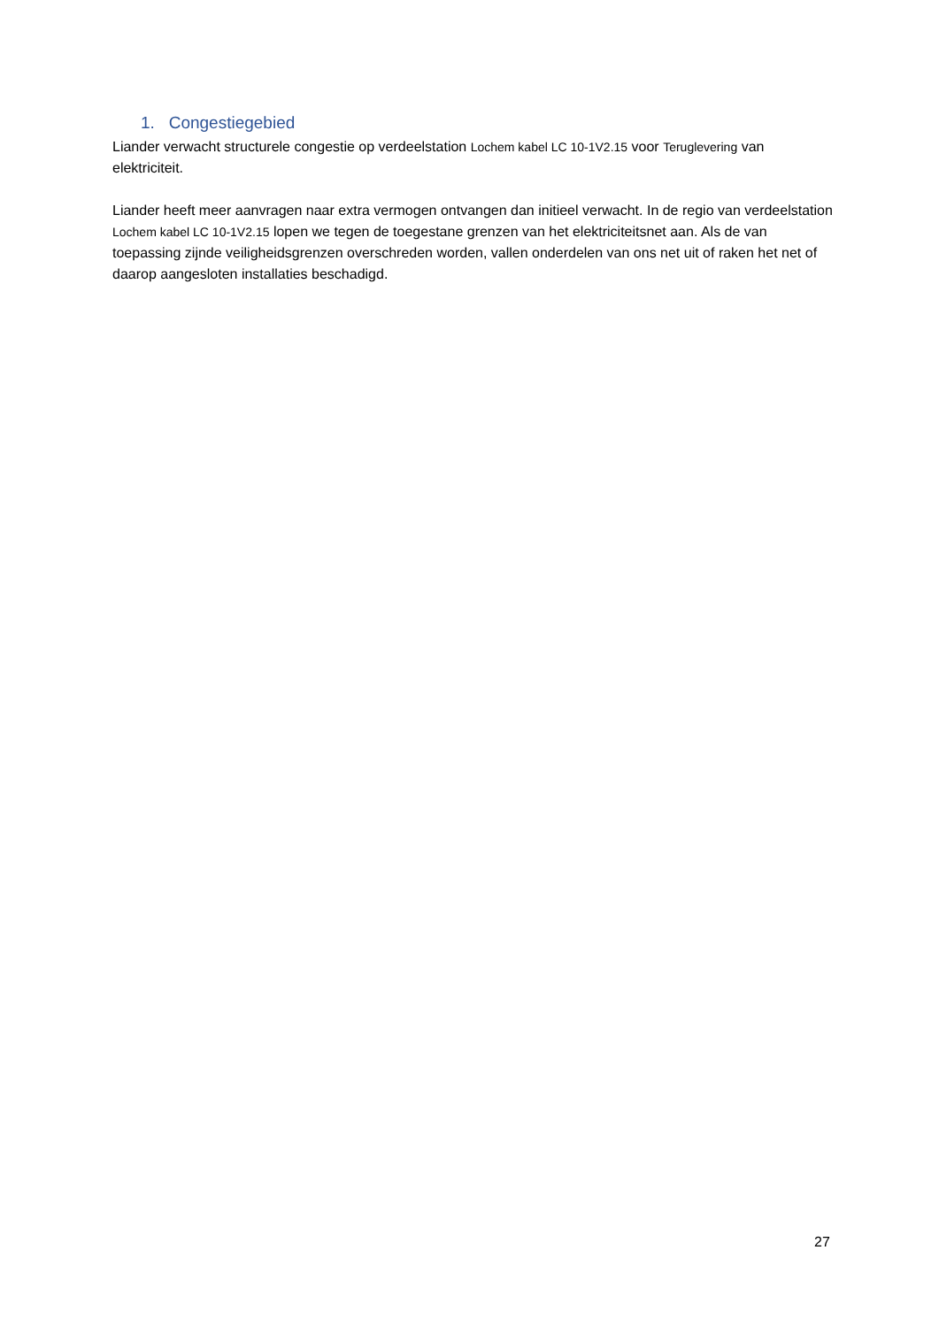1. Congestiegebied
Liander verwacht structurele congestie op verdeelstation Lochem kabel LC 10-1V2.15 voor Teruglevering van elektriciteit.
Liander heeft meer aanvragen naar extra vermogen ontvangen dan initieel verwacht. In de regio van verdeelstation Lochem kabel LC 10-1V2.15 lopen we tegen de toegestane grenzen van het elektriciteitsnet aan. Als de van toepassing zijnde veiligheidsgrenzen overschreden worden, vallen onderdelen van ons net uit of raken het net of daarop aangesloten installaties beschadigd.
27